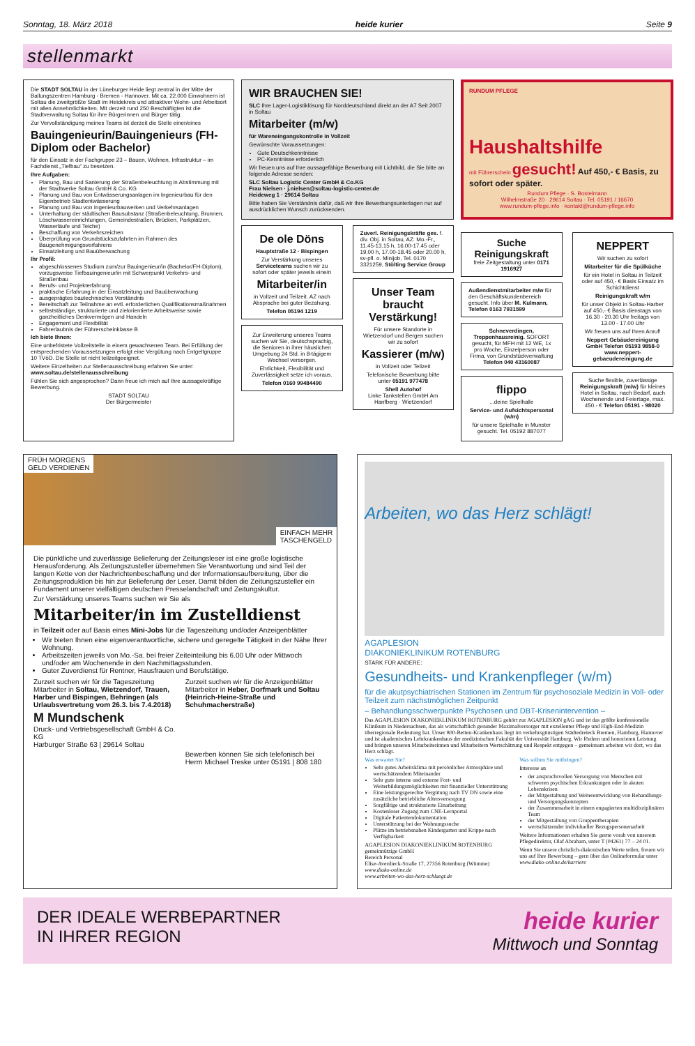Sonntag, 18. März 2018 heide kurier Seite 9
stellenmarkt
Die STADT SOLTAU in der Lüneburger Heide liegt zentral in der Mitte der Ballungszentren Hamburg - Bremen - Hannover. Mit ca. 22.000 Einwohnern ist Soltau die zweitgrößte Stadt im Heidekreis und attraktiver Wohn- und Arbeitsort mit allen Annehmlichkeiten. Mit derzeit rund 250 Beschäftigten ist die Stadtverwaltung Soltau für ihre Bürgerinnen und Bürger tätig.
Zur Vervollständigung meines Teams ist derzeit die Stelle einer/eines
Bauingenieurin/Bauingenieurs (FH-Diplom oder Bachelor)
für den Einsatz in der Fachgruppe 23 – Bauen, Wohnen, Infrastruktur – im Fachdienst „Tiefbau“ zu besetzen.
Ihre Aufgaben:
Planung, Bau und Sanierung der Straßenbeleuchtung in Abstimmung mit der Stadtwerke Soltau GmbH & Co. KG
Planung und Bau von Entwässerungsanlagen im Ingenieurbau für den Eigenbetrieb Stadtentwässerung
Planung und Bau von Ingenieurbauwerken und Verkehrsanlagen
Unterhaltung der städtischen Bausubstanz (Straßenbeleuchtung, Brunnen, Löschwassereinrichtungen, Gemeindestraßen, Brücken, Parkplätzen, Wasserläufe und Teiche)
Beschaffung von Verkehrszeichen
Überprüfung von Grundstückszufahrten im Rahmen des Baugenehmigungsverfahrens
Einsatzleitung und Bauüberwachung
Ihr Profil:
abgeschlossenes Studium zum/zur Bauingenieur/in (Bachelor/FH-Diplom), vorzugsweise Tiefbauingenieur/in mit Schwerpunkt Verkehrs- und Straßenbau
Berufs- und Projekterfahrung
praktische Erfahrung in der Einsatzleitung und Bauüberwachung
ausgeprägtes bautechnisches Verständnis
Bereitschaft zur Teilnahme an evtl. erforderlichen Qualifikationsmaßnahmen
selbstständige, strukturierte und zielorientierte Arbeitsweise sowie ganzheitliches Denkvermögen und Handeln
Engagement und Flexibilität
Fahrerlaubnis der Führerscheinklasse B
Ich biete Ihnen:
Eine unbefristete Vollzeitstelle in einem gewachsenen Team. Bei Erfüllung der entsprechenden Voraussetzungen erfolgt eine Vergütung nach Entgeltgruppe 10 TVöD. Die Stelle ist nicht teilzeitgeeignet.
Weitere Einzelheiten zur Stellenausschreibung erfahren Sie unter: www.soltau.de/stellenausschreibung
Fühlen Sie sich angesprochen? Dann freue ich mich auf Ihre aussagekräftige Bewerbung.
STADT SOLTAU
Der Bürgermeister
WIR BRAUCHEN SIE!
SLC Ihre Lager-Logistiklösung für Norddeutschland direkt an der A7 Seit 2007 in Soltau
Mitarbeiter (m/w)
für Wareneingangskontrolle in Vollzeit
Gewünschte Voraussetzungen:
Gute Deutschkenntnisse
PC-Kenntnisse erforderlich
Wir freuen uns auf Ihre aussagefähige Bewerbung mit Lichtbild, die Sie bitte an folgende Adresse senden:
SLC Soltau Logistic Center GmbH & Co.KG
Frau Nielsen · j.nielsen@soltau-logistic-center.de
Heideweg 1 · 29614 Soltau
Bitte haben Sie Verständnis dafür, daß wir Ihre Bewerbungsunterlagen nur auf ausdrücklichen Wunsch zurücksenden.
De ole Döns
Hauptstraße 12 · Bispingen
Zur Verstärkung unseres Serviceteams suchen wir zu sofort oder später jeweils eine/n
Mitarbeiter/in
in Vollzeit und Teilzeit. AZ nach Absprache bei guter Bezahung.
Telefon 05194 1219
Zur Erweiterung unseres Teams suchen wir Sie, deutschsprachig, die Senioren in ihrer häuslichen Umgebung 24 Std. in 8-tägigem Wechsel versorgen.
Ehrlichkeit, Flexibilität und Zuverlässigkeit setze ich voraus.
Telefon 0160 99484490
Zuverl. Reinigungskräfte ges. f. div. Obj. in Soltau, AZ: Mo.-Fr., 11.45-13.15 h, 16.00-17.45 oder 19.00 h, 17.00-18.45 oder 20.00 h, sv-pfl. o. Minijob, Tel. 0170 3321259, Stölting Service Group
Unser Team braucht Verstärkung!
Für unsere Standorte in Wietzendorf und Bergen suchen wir zu sofort
Kassierer (m/w)
in Vollzeit oder Teilzeit
Telefonische Bewerbung bitte unter 05191 977478
Shell Autohof
Linke Tankstellen GmbH Am Hanfberg · Wietzendorf
RUNDUM PFLEGE
Haushaltshilfe
mit Führerschein gesucht! Auf 450,- € Basis, zu sofort oder später.
Rundum Pflege · S. Bostelmann
Wilhelmstraße 20 · 29614 Soltau · Tel. 05191 / 16670
www.rundum-pflege.info · kontakt@rundum-pflege.info
Suche Reinigungskraft
freie Zeitgestaltung unter 0171 1916927
Außendienstmitarbeiter m/w für den Geschäftskundenbereich gesucht. Info über M. Kulmann, Telefon 0163 7931599
Schneverdingen, Treppenhausreinig. SOFORT gesucht, für MFH mit 12 WE, 1x pro Woche, Einzelperson oder Firma, von Grundstückverwaltung Telefon 040 43160087
flippo
...deine Spielhalle
Service- und Aufsichtspersonal (w/m)
für unsere Spielhalle in Munster gesucht. Tel. 05192 887077
NEPPERT
Wir suchen zu sofort
Mitarbeiter für die Spülküche
für ein Hotel in Soltau in Teilzeit oder auf 450,- € Basis Einsatz im Schichtdienst
Reinigungskraft w/m
für unser Objekt in Soltau-Harber auf 450,- € Basis dienstags von 16.30 - 20.30 Uhr freitags von 13.00 - 17.00 Uhr
Wir freuen uns auf Ihren Anruf!
Neppert Gebäudereinigung GmbH Telefon 05193 9858-0 www.neppert-gebaeudereinigung.de
Suche flexible, zuverlässige Reinigungskraft (m/w) für kleines Hotel in Soltau, nach Bedarf, auch Wochenende und Feiertage, max. 450.- € Telefon 05191 - 98020
FRÜH MORGENS
GELD VERDIENEN EINFACH MEHR
TASCHENGELD
Die pünktliche und zuverlässige Belieferung der Zeitungsleser ist eine große logistische Herausforderung. Als Zeitungszusteller übernehmen Sie Verantwortung und sind Teil der langen Kette von der Nachrichtenbeschaffung und der Informationsaufbereitung, über die Zeitungsproduktion bis hin zur Belieferung der Leser. Damit bilden die Zeitungszusteller ein Fundament unserer vielfältigen deutschen Presselandschaft und Zeitungskultur.
Zur Verstärkung unseres Teams suchen wir Sie als
Mitarbeiter/in im Zustelldienst
in Teilzeit oder auf Basis eines Mini-Jobs für die Tageszeitung und/oder Anzeigenblätter
Wir bieten Ihnen eine eigenverantwortliche, sichere und geregelte Tätigkeit in der Nähe Ihrer Wohnung.
Arbeitszeiten jeweils von Mo.-Sa. bei freier Zeiteinteilung bis 6.00 Uhr oder Mittwoch und/oder am Wochenende in den Nachmittagsstunden.
Guter Zuverdienst für Rentner, Hausfrauen und Berufstätige.
Zurzeit suchen wir für die Tageszeitung Mitarbeiter in Soltau, Wietzendorf, Trauen, Harber und Bispingen, Behringen (als Urlaubsvertretung vom 26.3. bis 7.4.2018)
M Mundschenk
Druck- und Vertriebsgesellschaft GmbH & Co. KG
Harburger Straße 63 | 29614 Soltau
Zurzeit suchen wir für die Anzeigenblätter Mitarbeiter in Heber, Dorfmark und Soltau (Heinrich-Heine-Straße und Schuhmacherstraße)
Bewerben können Sie sich telefonisch bei Herrn Michael Treske unter 05191 | 808 180
Arbeiten, wo das Herz schlägt!
AGAPLESION
DIAKONIEKLINIKUM ROTENBURG
STARK FÜR ANDERE:
Gesundheits- und Krankenpfleger (w/m)
für die akutpsychiatrischen Stationen im Zentrum für psychosoziale Medizin in Voll- oder Teilzeit zum nächstmöglichen Zeitpunkt
– Behandlungsschwerpunkte Psychosen und DBT-Krisenintervention –
Das AGAPLESION DIAKONIEKLINIKUM ROTENBURG gehört zur AGAPLESION gAG und ist das größte konfessionelle Klinikum in Niedersachsen, das als wirtschaftlich gesunder Maximalversorger mit exzellenter Pflege und High-End-Medizin überregionale Bedeutung hat. Unser 800-Betten-Krankenhaus liegt im verkehrsgünstigen Städtedreieck Bremen, Hamburg, Hannover und ist akademisches Lehrkrankenhaus der medizinischen Fakultät der Universität Hamburg. Wir fördern und honorieren Leistung und bringen unseren Mitarbeiterinnen und Mitarbeitern Wertschätzung und Respekt entgegen – gemeinsam arbeiten wir dort, wo das Herz schlägt.
Was erwartet Sie?
Sehr gutes Arbeitsklima mit persönlicher Atmosphäre und wertschätzendem Miteinander
Sehr gute interne und externe Fort- und Weiterbildungsmöglichkeiten mit finanzieller Unterstützung
Eine leistungsgerechte Vergütung nach TV DN sowie eine zusätzliche betriebliche Altersversorgung
Sorgfältige und strukturierte Einarbeitung
Kostenloser Zugang zum CNE-Lernportal
Digitale Patientendokumentation
Unterstützung bei der Wohnungssuche
Plätze im betriebsnahen Kindergarten und Krippe nach Verfügbarkeit
AGAPLESION DIAKONIEKLINIKUM ROTENBURG gemeinnützige GmbH
Bereich Personal
Elise-Averdieck-Straße 17, 27356 Rotenburg (Wümme)
www.diako-online.de
www.arbeiten-wo-das-herz-schlaegt.de
Was sollten Sie mitbringen?
Interesse an
der anspruchsvollen Versorgung von Menschen mit schweren psychischen Erkrankungen oder in akuten Lebenskrisen
der Mitgestaltung und Weiterentwicklung von Behandlungs- und Versorgungskonzepten
der Zusammenarbeit in einem engagierten multidisziplinären Team
der Mitgestaltung von Gruppentherapien
wertschätzender individueller Bezugspersonenarbeit
Weitere Informationen erhalten Sie gerne vorab von unserem Pflegedirektor, Olaf Abraham, unter T (04261) 77 – 24 01.
Wenn Sie unsere christlich-diakonischen Werte teilen, freuen wir uns auf Ihre Bewerbung – gern über das Onlineformular unter www.diako-online.de/karriere
DER IDEALE WERBEPARTNER
IN IHRER REGION
heide kurier
Mittwoch und Sonntag